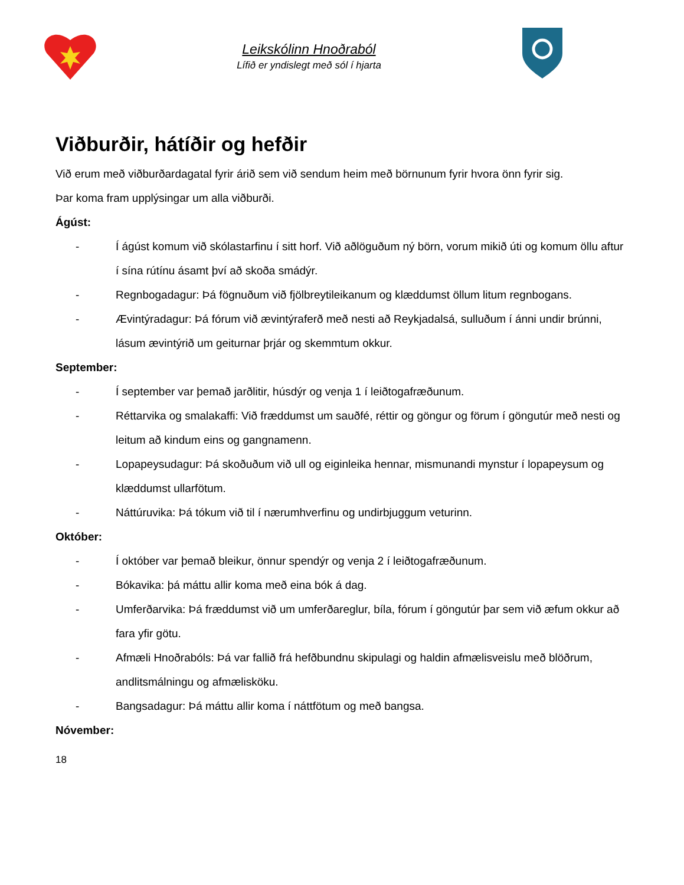Leikskólinn Hnoðraból
Lífið er yndislegt með sól í hjarta
Viðburðir, hátíðir og hefðir
Við erum með viðburðardagatal fyrir árið sem við sendum heim með börnunum fyrir hvora önn fyrir sig.
Þar koma fram upplýsingar um alla viðburði.
Ágúst:
- Í ágúst komum við skólastarfinu í sitt horf. Við aðlöguðum ný börn, vorum mikið úti og komum öllu aftur í sína rútínu ásamt því að skoða smádýr.
- Regnbogadagur: Þá fögnuðum við fjölbreytileikanum og klæddumst öllum litum regnbogans.
- Ævintýradagur: Þá fórum við ævintýraferð með nesti að Reykjadalsá, sulluðum í ánni undir brúnni, lásum ævintýrið um geiturnar þrjár og skemmtum okkur.
September:
- Í september var þemað jarðlitir, húsdýr og venja 1 í leiðtogafræðunum.
- Réttarvika og smalakaffi: Við fræddumst um sauðfé, réttir og göngur og förum í göngutúr með nesti og leitum að kindum eins og gangnamenn.
- Lopapeysudagur: Þá skoðuðum við ull og eiginleika hennar, mismunandi mynstur í lopapeysum og klæddumst ullarfötum.
- Náttúruvika: Þá tókum við til í nærumhverfinu og undirbjuggum veturinn.
Október:
- Í október var þemað bleikur, önnur spendýr og venja 2 í leiðtogafræðunum.
- Bókavika: þá máttu allir koma með eina bók á dag.
- Umferðarvika: Þá fræddumst við um umferðareglur, bíla, fórum í göngutúr þar sem við æfum okkur að fara yfir götu.
- Afmæli Hnoðrabóls: Þá var fallið frá hefðbundnu skipulagi og haldin afmælisveislu með blöðrum, andlitsmálningu og afmælisköku.
- Bangsadagur: Þá máttu allir koma í náttfötum og með bangsa.
Nóvember:
18